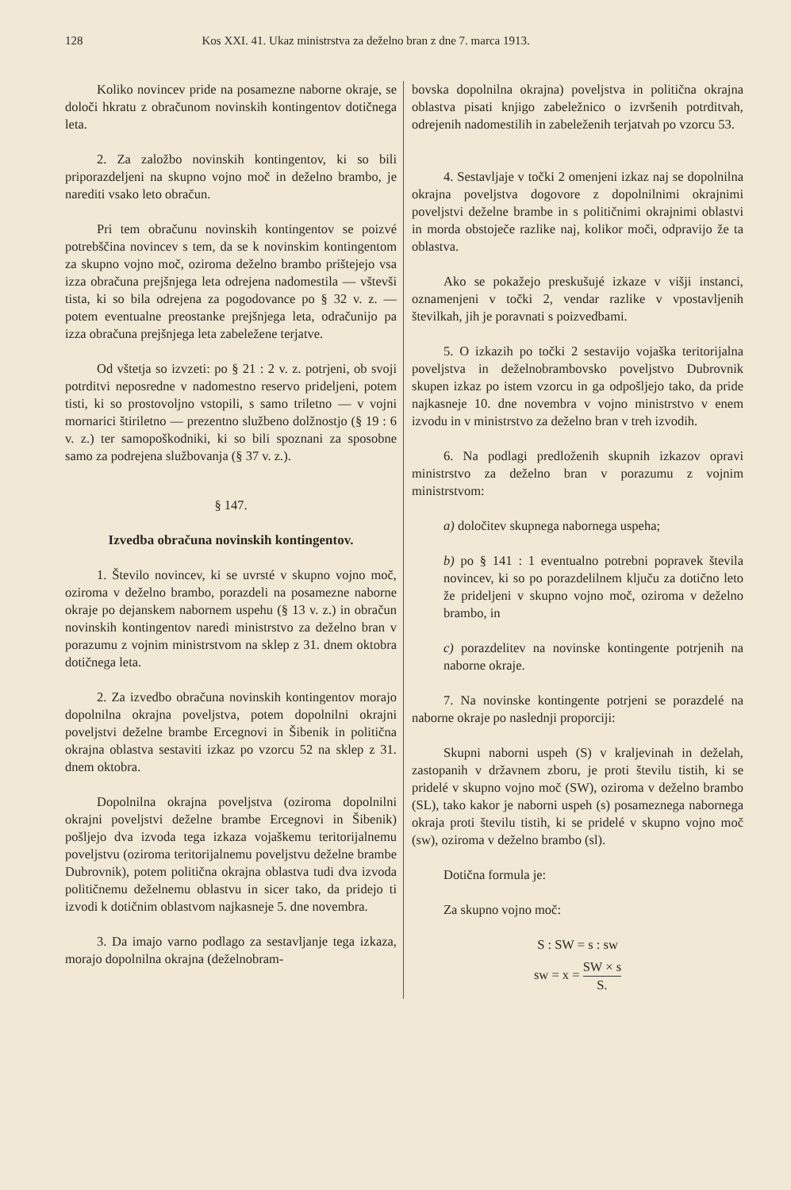128 Kos XXI. 41. Ukaz ministrstva za deželno bran z dne 7. marca 1913.
Koliko novincev pride na posamezne naborne okraje, se določi hkratu z obračunom novinskih kontingentov dotičnega leta.
2. Za založbo novinskih kontingentov, ki so bili priporazdeljeni na skupno vojno moč in deželno brambo, je narediti vsako leto obračun.
Pri tem obračunu novinskih kontingentov se poizvé potrebščina novincev s tem, da se k novinskim kontingentom za skupno vojno moč, oziroma deželno brambo prištejejo vsa izza obračuna prejšnjega leta odrejena nadomestila — vštevši tista, ki so bila odrejena za pogodovance po § 32 v. z. — potem eventualne preostanke prejšnjega leta, odračunijo pa izza obračuna prejšnjega leta zabeležene terjatve.
Od vštetja so izvzeti: po § 21 : 2 v. z. potrjeni, ob svoji potrditvi neposredne v nadomestno reservo prideljeni, potem tisti, ki so prostovoljno vstopili, s samo triletno — v vojni mornarici štiriletno — prezentno službeno dolžnostjo (§ 19 : 6 v. z.) ter samopoškodniki, ki so bili spoznani za sposobne samo za podrejena službovanja (§ 37 v. z.).
§ 147.
Izvedba obračuna novinskih kontingentov.
1. Število novincev, ki se uvrsté v skupno vojno moč, oziroma v deželno brambo, porazdeli na posamezne naborne okraje po dejanskem nabornem uspehu (§ 13 v. z.) in obračun novinskih kontingentov naredi ministrstvo za deželno bran v porazumu z vojnim ministrstvom na sklep z 31. dnem oktobra dotičnega leta.
2. Za izvedbo obračuna novinskih kontingentov morajo dopolnilna okrajna poveljstva, potem dopolnilni okrajni poveljstvi deželne brambe Ercegnovi in Šibenik in politična okrajna oblastva sestaviti izkaz po vzorcu 52 na sklep z 31. dnem oktobra.
Dopolnilna okrajna poveljstva (oziroma dopolnilni okrajni poveljstvi deželne brambe Ercegnovi in Šibenik) pošljejo dva izvoda tega izkaza vojaškemu teritorijalnemu poveljstvu (oziroma teritorijalnemu poveljstvu deželne brambe Dubrovnik), potem politična okrajna oblastva tudi dva izvoda političnemu deželnemu oblastvu in sicer tako, da pridejo ti izvodi k dotičnim oblastvom najkasneje 5. dne novembra.
3. Da imajo varno podlago za sestavljanje tega izkaza, morajo dopolnilna okrajna (deželnobram-
bovska dopolnilna okrajna) poveljstva in politična okrajna oblastva pisati knjigo zabeležnico o izvršenih potrditvah, odrejenih nadomestilih in zabeleženih terjatvah po vzorcu 53.
4. Sestavljaje v točki 2 omenjeni izkaz naj se dopolnilna okrajna poveljstva dogovore z dopolnilnimi okrajnimi poveljstvi deželne brambe in s političnimi okrajnimi oblastvi in morda obstoječe razlike naj, kolikor moči, odpravijo že ta oblastva.
Ako se pokažejo preskušujé izkaze v višji instanci, oznamenjeni v točki 2, vendar razlike v vpostavljenih številkah, jih je poravnati s poizvedbami.
5. O izkazih po točki 2 sestavijo vojaška teritorijalna poveljstva in deželnobrambovsko poveljstvo Dubrovnik skupen izkaz po istem vzorcu in ga odpošljejo tako, da pride najkasneje 10. dne novembra v vojno ministrstvo v enem izvodu in v ministrstvo za deželno bran v treh izvodih.
6. Na podlagi predloženih skupnih izkazov opravi ministrstvo za deželno bran v porazumu z vojnim ministrstvom:
a) določitev skupnega nabornega uspeha;
b) po § 141 : 1 eventualno potrebni popravek števila novincev, ki so po porazdelilnem ključu za dotično leto že prideljeni v skupno vojno moč, oziroma v deželno brambo, in
c) porazdelitev na novinske kontingente potrjenih na naborne okraje.
7. Na novinske kontingente potrjeni se porazdelé na naborne okraje po naslednji proporciji:
Skupni naborni uspeh (S) v kraljevinah in deželah, zastopanih v državnem zboru, je proti številu tistih, ki se pridelé v skupno vojno moč (SW), oziroma v deželno brambo (SL), tako kakor je naborni uspeh (s) posameznega nabornega okraja proti številu tistih, ki se pridelé v skupno vojno moč (sw), oziroma v deželno brambo (sl).
Dotična formula je:
Za skupno vojno moč:
S : SW = s : sw
sw = x = SW × s S.